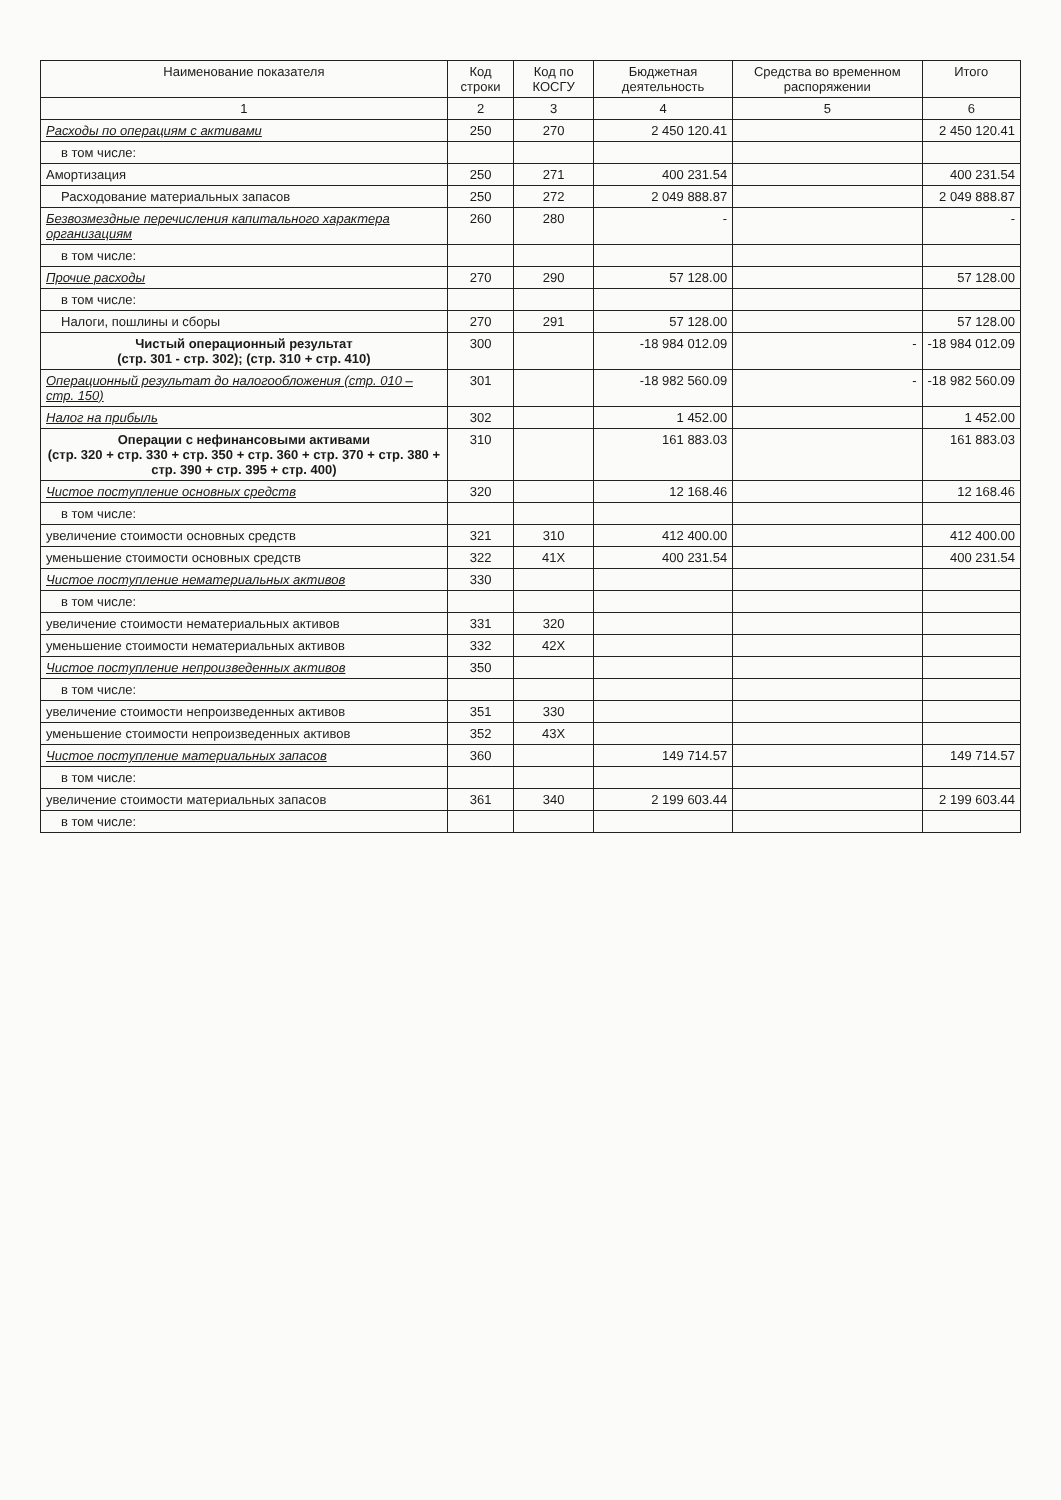| Наименование показателя | Код строки | Код по КОСГУ | Бюджетная деятельность | Средства во временном распоряжении | Итого |
| --- | --- | --- | --- | --- | --- |
| 1 | 2 | 3 | 4 | 5 | 6 |
| Расходы по операциям с активами | 250 | 270 | 2 450 120.41 | | 2 450 120.41 |
| в том числе: | | | | | |
| Амортизация | 250 | 271 | 400 231.54 | | 400 231.54 |
| Расходование материальных запасов | 250 | 272 | 2 049 888.87 | | 2 049 888.87 |
| Безвозмездные перечисления капитального характера организациям | 260 | 280 | - | | - |
| в том числе: | | | | | |
| Прочие расходы | 270 | 290 | 57 128.00 | | 57 128.00 |
| в том числе: | | | | | |
| Налоги, пошлины и сборы | 270 | 291 | 57 128.00 | | 57 128.00 |
| Чистый операционный результат (стр. 301 - стр. 302); (стр. 310 + стр. 410) | 300 | | -18 984 012.09 | - | -18 984 012.09 |
| Операционный результат до налогообложения (стр. 010 – стр. 150) | 301 | | -18 982 560.09 | - | -18 982 560.09 |
| Налог на прибыль | 302 | | 1 452.00 | | 1 452.00 |
| Операции с нефинансовыми активами (стр. 320 + стр. 330 + стр. 350 + стр. 360 + стр. 370 + стр. 380 + стр. 390 + стр. 395 + стр. 400) | 310 | | 161 883.03 | | 161 883.03 |
| Чистое поступление основных средств | 320 | | 12 168.46 | | 12 168.46 |
| в том числе: | | | | | |
| увеличение стоимости основных средств | 321 | 310 | 412 400.00 | | 412 400.00 |
| уменьшение стоимости основных средств | 322 | 41X | 400 231.54 | | 400 231.54 |
| Чистое поступление нематериальных активов | 330 | | | | |
| в том числе: | | | | | |
| увеличение стоимости нематериальных активов | 331 | 320 | | | |
| уменьшение стоимости нематериальных активов | 332 | 42X | | | |
| Чистое поступление непроизведенных активов | 350 | | | | |
| в том числе: | | | | | |
| увеличение стоимости непроизведенных активов | 351 | 330 | | | |
| уменьшение стоимости непроизведенных активов | 352 | 43X | | | |
| Чистое поступление материальных запасов | 360 | | 149 714.57 | | 149 714.57 |
| в том числе: | | | | | |
| увеличение стоимости материальных запасов | 361 | 340 | 2 199 603.44 | | 2 199 603.44 |
| в том числе: | | | | | |